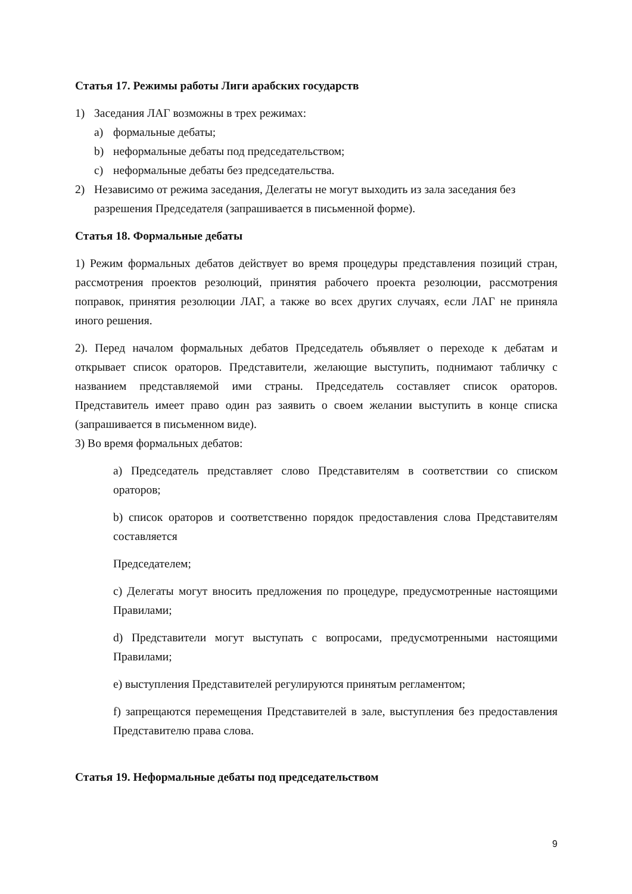Статья 17. Режимы работы Лиги арабских государств
1) Заседания ЛАГ возможны в трех режимах:
a) формальные дебаты;
b) неформальные дебаты под председательством;
c) неформальные дебаты без председательства.
2) Независимо от режима заседания, Делегаты не могут выходить из зала заседания без разрешения Председателя (запрашивается в письменной форме).
Статья 18. Формальные дебаты
1) Режим формальных дебатов действует во время процедуры представления позиций стран, рассмотрения проектов резолюций, принятия рабочего проекта резолюции, рассмотрения поправок, принятия резолюции ЛАГ, а также во всех других случаях, если ЛАГ не приняла иного решения.
2). Перед началом формальных дебатов Председатель объявляет о переходе к дебатам и открывает список ораторов. Представители, желающие выступить, поднимают табличку с названием представляемой ими страны. Председатель составляет список ораторов. Представитель имеет право один раз заявить о своем желании выступить в конце списка (запрашивается в письменном виде).
3) Во время формальных дебатов:
a) Председатель представляет слово Представителям в соответствии со списком ораторов;
b) список ораторов и соответственно порядок предоставления слова Представителям составляется
Председателем;
c) Делегаты могут вносить предложения по процедуре, предусмотренные настоящими Правилами;
d) Представители могут выступать с вопросами, предусмотренными настоящими Правилами;
e) выступления Представителей регулируются принятым регламентом;
f) запрещаются перемещения Представителей в зале, выступления без предоставления Представителю права слова.
Статья 19. Неформальные дебаты под председательством
9